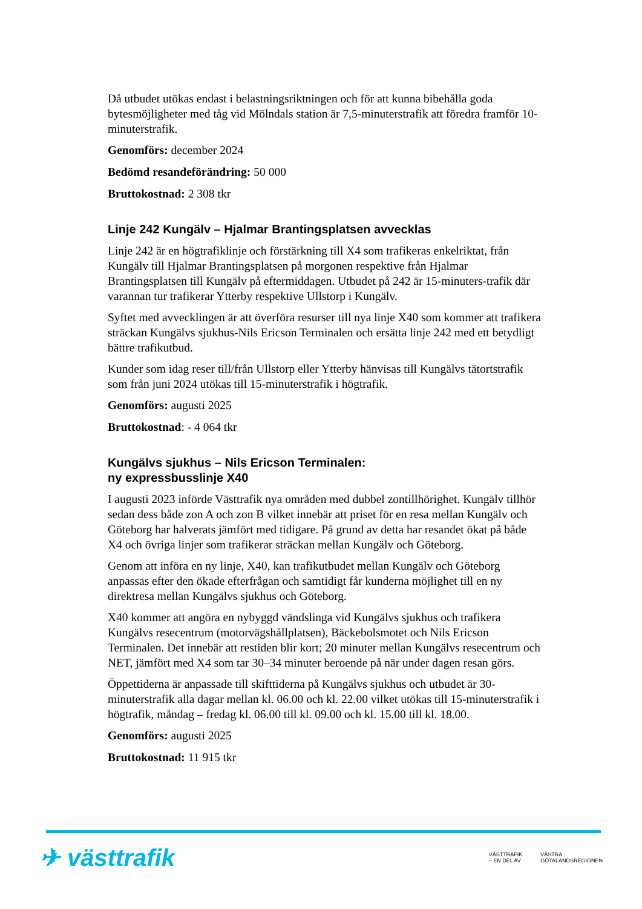Då utbudet utökas endast i belastningsriktningen och för att kunna bibehålla goda bytesmöjligheter med tåg vid Mölndals station är 7,5-minuterstrafik att föredra framför 10-minuterstrafik.
Genomförs: december 2024
Bedömd resandeförändring: 50 000
Bruttokostnad: 2 308 tkr
Linje 242 Kungälv – Hjalmar Brantingsplatsen avvecklas
Linje 242 är en högtrafiklinje och förstärkning till X4 som trafikeras enkelriktat, från Kungälv till Hjalmar Brantingsplatsen på morgonen respektive från Hjalmar Brantingsplatsen till Kungälv på eftermiddagen. Utbudet på 242 är 15-minuters-trafik där varannan tur trafikerar Ytterby respektive Ullstorp i Kungälv.
Syftet med avvecklingen är att överföra resurser till nya linje X40 som kommer att trafikera sträckan Kungälvs sjukhus-Nils Ericson Terminalen och ersätta linje 242 med ett betydligt bättre trafikutbud.
Kunder som idag reser till/från Ullstorp eller Ytterby hänvisas till Kungälvs tätortstrafik som från juni 2024 utökas till 15-minuterstrafik i högtrafik.
Genomförs: augusti 2025
Bruttokostnad: - 4 064 tkr
Kungälvs sjukhus – Nils Ericson Terminalen:
ny expressbusslinje X40
I augusti 2023 införde Västtrafik nya områden med dubbel zontillhörighet. Kungälv tillhör sedan dess både zon A och zon B vilket innebär att priset för en resa mellan Kungälv och Göteborg har halverats jämfört med tidigare. På grund av detta har resandet ökat på både X4 och övriga linjer som trafikerar sträckan mellan Kungälv och Göteborg.
Genom att införa en ny linje, X40, kan trafikutbudet mellan Kungälv och Göteborg anpassas efter den ökade efterfrågan och samtidigt får kunderna möjlighet till en ny direktresa mellan Kungälvs sjukhus och Göteborg.
X40 kommer att angöra en nybyggd vändslinga vid Kungälvs sjukhus och trafikera Kungälvs resecentrum (motorvägshållplatsen), Bäckebolsmotet och Nils Ericson Terminalen. Det innebär att restiden blir kort; 20 minuter mellan Kungälvs resecentrum och NET, jämfört med X4 som tar 30–34 minuter beroende på när under dagen resan görs.
Öppettiderna är anpassade till skifttiderna på Kungälvs sjukhus och utbudet är 30-minuterstrafik alla dagar mellan kl. 06.00 och kl. 22.00 vilket utökas till 15-minuterstrafik i högtrafik, måndag – fredag kl. 06.00 till kl. 09.00 och kl. 15.00 till kl. 18.00.
Genomförs: augusti 2025
Bruttokostnad: 11 915 tkr
✈ västtrafik
VÄSTTRAFIK
– EN DEL AV VÄSTRA
GÖTALANDSREGIONEN